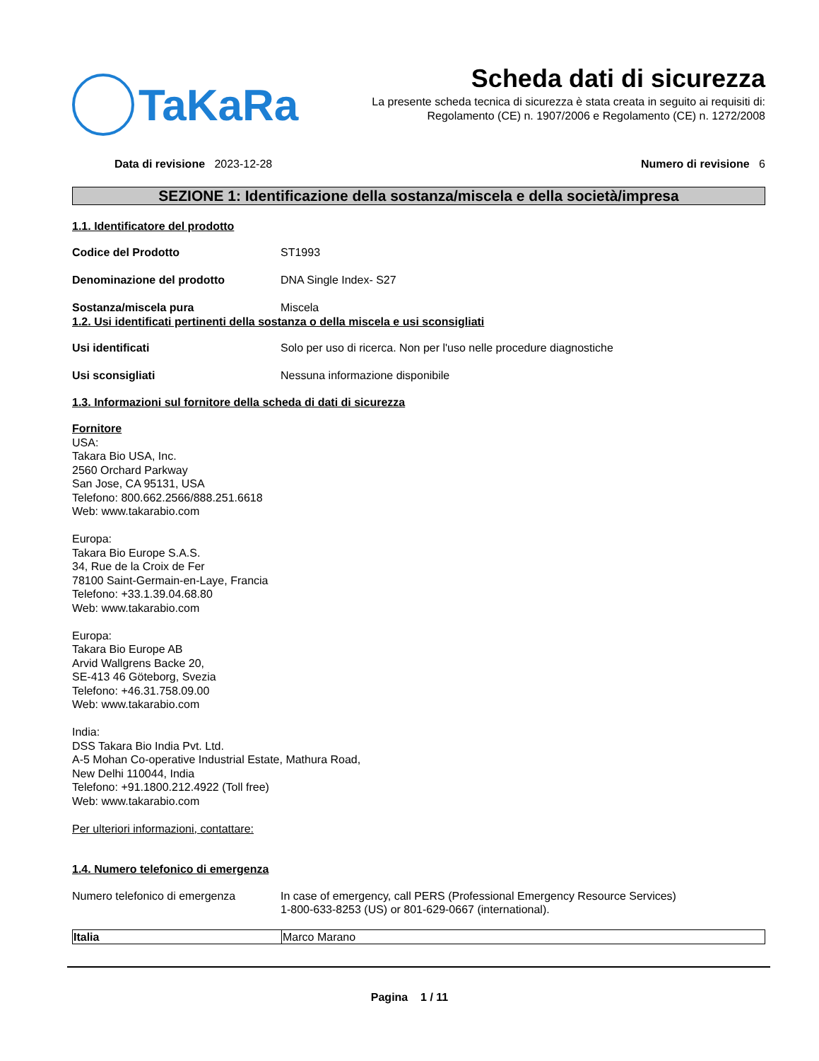TaKaRa
Scheda dati di sicurezza
La presente scheda tecnica di sicurezza è stata creata in seguito ai requisiti di:
Regolamento (CE) n. 1907/2006 e Regolamento (CE) n. 1272/2008
Data di revisione 2023-12-28 Numero di revisione 6
SEZIONE 1: Identificazione della sostanza/miscela e della società/impresa
1.1. Identificatore del prodotto
Codice del Prodotto ST1993
Denominazione del prodotto DNA Single Index- S27
Sostanza/miscela pura Miscela
1.2. Usi identificati pertinenti della sostanza o della miscela e usi sconsigliati
Usi identificati Solo per uso di ricerca. Non per l'uso nelle procedure diagnostiche
Usi sconsigliati Nessuna informazione disponibile
1.3. Informazioni sul fornitore della scheda di dati di sicurezza
Fornitore
USA:
Takara Bio USA, Inc.
2560 Orchard Parkway
San Jose, CA 95131, USA
Telefono: 800.662.2566/888.251.6618
Web: www.takarabio.com
Europa:
Takara Bio Europe S.A.S.
34, Rue de la Croix de Fer
78100 Saint-Germain-en-Laye, Francia
Telefono: +33.1.39.04.68.80
Web: www.takarabio.com
Europa:
Takara Bio Europe AB
Arvid Wallgrens Backe 20,
SE-413 46 Göteborg, Svezia
Telefono: +46.31.758.09.00
Web: www.takarabio.com
India:
DSS Takara Bio India Pvt. Ltd.
A-5 Mohan Co-operative Industrial Estate, Mathura Road,
New Delhi 110044, India
Telefono: +91.1800.212.4922 (Toll free)
Web: www.takarabio.com
Per ulteriori informazioni, contattare:
1.4. Numero telefonico di emergenza
Numero telefonico di emergenza In case of emergency, call PERS (Professional Emergency Resource Services)
1-800-633-8253 (US) or 801-629-0667 (international).
| Italia | Marco Marano |
Pagina 1 / 11